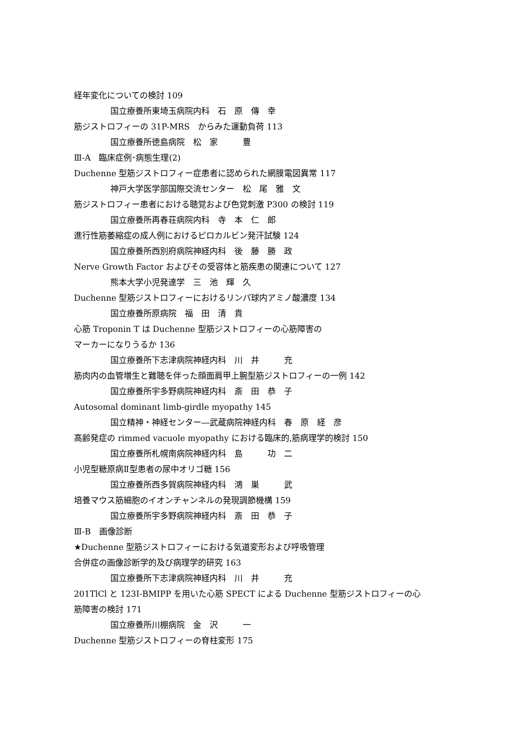経年変化についての検討 109
国立療養所東埼玉病院内科　石　原　傳　幸
筋ジストロフィーの 31P-MRS　からみた運動負荷 113
国立療養所徳島病院　松　家　　　豊
Ⅲ-A　臨床症例･病態生理(2)
Duchenne 型筋ジストロフィー症患者に認められた網膜電図異常 117
神戸大学医学部国際交流センター　松　尾　雅　文
筋ジストロフィー患者における聴覚および色覚刺激 P300 の検討 119
国立療養所再春荘病院内科　寺　本　仁　郎
進行性筋萎縮症の成人例におけるピロカルビン発汗試験 124
国立療養所西別府病院神経内科　後　藤　勝　政
Nerve Growth Factor およびその受容体と筋疾患の関連について 127
熊本大学小児発達学　三　池　輝　久
Duchenne 型筋ジストロフィーにおけるリンパ球内アミノ酸濃度 134
国立療養所原病院　福　田　清　貴
心筋 Troponin T は Duchenne 型筋ジストロフィーの心筋障害の
マーカーになりうるか 136
国立療養所下志津病院神経内科　川　井　　　充
筋肉内の血管増生と難聴を伴った顔面肩甲上腕型筋ジストロフィーの一例 142
国立療養所宇多野病院神経内科　斎　田　恭　子
Autosomal dominant limb-girdle myopathy 145
国立精神・神経センター―武蔵病院神経内科　春　原　経　彦
高齢発症の rimmed vacuole myopathy における臨床的,筋病理学的検討 150
国立療養所札幌南病院神経内科　島　　　功　二
小児型糖原病Ⅱ型患者の尿中オリゴ糖 156
国立療養所西多賀病院神経内科　鴻　巣　　　武
培養マウス筋細胞のイオンチャンネルの発現調節機構 159
国立療養所宇多野病院神経内科　斎　田　恭　子
Ⅲ-B　画像診断
★Duchenne 型筋ジストロフィーにおける気道変形および呼吸管理
合併症の画像診断学的及び病理学的研究 163
国立療養所下志津病院神経内科　川　井　　　充
201TlCl と 123I-BMIPP を用いた心筋 SPECT による Duchenne 型筋ジストロフィーの心
筋障害の検討 171
国立療養所川棚病院　金　沢　　　一
Duchenne 型筋ジストロフィーの脊柱変形 175